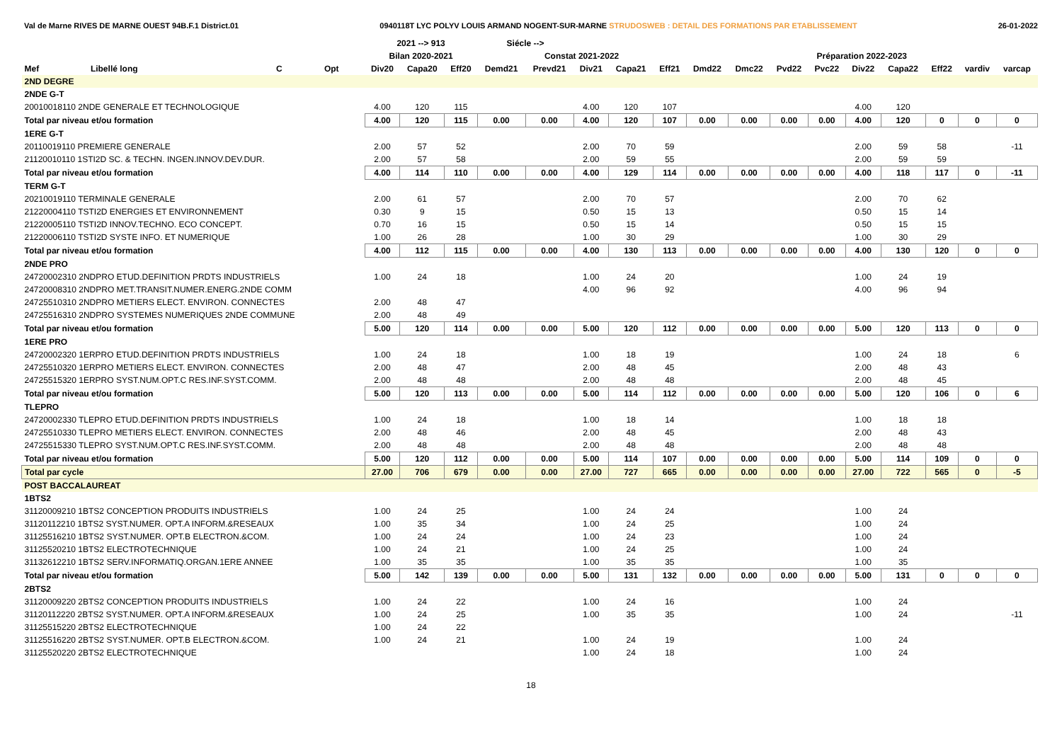Val de Marne RIVES DE MARNE OUEST 94B.F.1 District.01 0940118T LYC POLYV LOUIS ARMAND NOGENT-SUR-MARNE STRUDOSWEB : DETAIL DES FORMATIONS PAR ETABLISSEMENT 26-01-2022
| | | | | 2021 --> 913 | | | Siécle --> | | | | | | | | | | | | | |
| --- | --- | --- | --- | --- | --- | --- | --- | --- | --- | --- | --- | --- | --- | --- | --- | --- | --- | --- | --- | --- |
| | | | | Bilan 2020-2021 | | | Constat 2021-2022 | | | | | Préparation 2022-2023 | | | | | | | | |
| Mef | Libellé long | C | Opt | Div20 | Capa20 | Eff20 | Demd21 | Prevd21 | Div21 | Capa21 | Eff21 | Dmd22 | Dmc22 | Pvd22 | Pvc22 | Div22 | Capa22 | Eff22 | vardiv | varcap |
| 2ND DEGRE | | | | | | | | | | | | | | | | | | | | |
| 2NDE G-T | | | | | | | | | | | | | | | | | | | | |
| 20010018110 2NDE GENERALE ET TECHNOLOGIQUE | | | | 4.00 | 120 | 115 | | | 4.00 | 120 | 107 | | | | | 4.00 | 120 | | | |
| Total par niveau et/ou formation | | | | 4.00 | 120 | 115 | 0.00 | 0.00 | 4.00 | 120 | 107 | 0.00 | 0.00 | 0.00 | 0.00 | 4.00 | 120 | 0 | 0 | 0 |
| 1ERE G-T | | | | | | | | | | | | | | | | | | | | |
| 20110019110 PREMIERE GENERALE | | | | 2.00 | 57 | 52 | | | 2.00 | 70 | 59 | | | | | 2.00 | 59 | 58 | | -11 |
| 21120010110 1STI2D SC. & TECHN. INGEN.INNOV.DEV.DUR. | | | | 2.00 | 57 | 58 | | | 2.00 | 59 | 55 | | | | | 2.00 | 59 | 59 | | |
| Total par niveau et/ou formation | | | | 4.00 | 114 | 110 | 0.00 | 0.00 | 4.00 | 129 | 114 | 0.00 | 0.00 | 0.00 | 0.00 | 4.00 | 118 | 117 | 0 | -11 |
| TERM G-T | | | | | | | | | | | | | | | | | | | | |
| 20210019110 TERMINALE GENERALE | | | | 2.00 | 61 | 57 | | | 2.00 | 70 | 57 | | | | | 2.00 | 70 | 62 | | |
| 21220004110 TSTI2D ENERGIES ET ENVIRONNEMENT | | | | 0.30 | 9 | 15 | | | 0.50 | 15 | 13 | | | | | 0.50 | 15 | 14 | | |
| 21220005110 TSTI2D INNOV.TECHNO. ECO CONCEPT. | | | | 0.70 | 16 | 15 | | | 0.50 | 15 | 14 | | | | | 0.50 | 15 | 15 | | |
| 21220006110 TSTI2D SYSTE INFO. ET NUMERIQUE | | | | 1.00 | 26 | 28 | | | 1.00 | 30 | 29 | | | | | 1.00 | 30 | 29 | | |
| Total par niveau et/ou formation | | | | 4.00 | 112 | 115 | 0.00 | 0.00 | 4.00 | 130 | 113 | 0.00 | 0.00 | 0.00 | 0.00 | 4.00 | 130 | 120 | 0 | 0 |
| 2NDE PRO | | | | | | | | | | | | | | | | | | | | |
| 24720002310 2NDPRO ETUD.DEFINITION PRDTS INDUSTRIELS | | | | 1.00 | 24 | 18 | | | 1.00 | 24 | 20 | | | | | 1.00 | 24 | 19 | | |
| 24720008310 2NDPRO MET.TRANSIT.NUMER.ENERG.2NDE COMM | | | | | | | | | 4.00 | 96 | 92 | | | | | 4.00 | 96 | 94 | | |
| 24725510310 2NDPRO METIERS ELECT. ENVIRON. CONNECTES | | | | 2.00 | 48 | 47 | | | | | | | | | | | | | | |
| 24725516310 2NDPRO SYSTEMES NUMERIQUES 2NDE COMMUNE | | | | 2.00 | 48 | 49 | | | | | | | | | | | | | | |
| Total par niveau et/ou formation | | | | 5.00 | 120 | 114 | 0.00 | 0.00 | 5.00 | 120 | 112 | 0.00 | 0.00 | 0.00 | 0.00 | 5.00 | 120 | 113 | 0 | 0 |
| 1ERE PRO | | | | | | | | | | | | | | | | | | | | |
| 24720002320 1ERPRO ETUD.DEFINITION PRDTS INDUSTRIELS | | | | 1.00 | 24 | 18 | | | 1.00 | 18 | 19 | | | | | 1.00 | 24 | 18 | | 6 |
| 24725510320 1ERPRO METIERS ELECT. ENVIRON. CONNECTES | | | | 2.00 | 48 | 47 | | | 2.00 | 48 | 45 | | | | | 2.00 | 48 | 43 | | |
| 24725515320 1ERPRO SYST.NUM.OPT.C RES.INF.SYST.COMM. | | | | 2.00 | 48 | 48 | | | 2.00 | 48 | 48 | | | | | 2.00 | 48 | 45 | | |
| Total par niveau et/ou formation | | | | 5.00 | 120 | 113 | 0.00 | 0.00 | 5.00 | 114 | 112 | 0.00 | 0.00 | 0.00 | 0.00 | 5.00 | 120 | 106 | 0 | 6 |
| TLEPRO | | | | | | | | | | | | | | | | | | | | |
| 24720002330 TLEPRO ETUD.DEFINITION PRDTS INDUSTRIELS | | | | 1.00 | 24 | 18 | | | 1.00 | 18 | 14 | | | | | 1.00 | 18 | 18 | | |
| 24725510330 TLEPRO METIERS ELECT. ENVIRON. CONNECTES | | | | 2.00 | 48 | 46 | | | 2.00 | 48 | 45 | | | | | 2.00 | 48 | 43 | | |
| 24725515330 TLEPRO SYST.NUM.OPT.C RES.INF.SYST.COMM. | | | | 2.00 | 48 | 48 | | | 2.00 | 48 | 48 | | | | | 2.00 | 48 | 48 | | |
| Total par niveau et/ou formation | | | | 5.00 | 120 | 112 | 0.00 | 0.00 | 5.00 | 114 | 107 | 0.00 | 0.00 | 0.00 | 0.00 | 5.00 | 114 | 109 | 0 | 0 |
| Total par cycle | | | | 27.00 | 706 | 679 | 0.00 | 0.00 | 27.00 | 727 | 665 | 0.00 | 0.00 | 0.00 | 0.00 | 27.00 | 722 | 565 | 0 | -5 |
| POST BACCALAUREAT | | | | | | | | | | | | | | | | | | | | |
| 1BTS2 | | | | | | | | | | | | | | | | | | | | |
| 31120009210 1BTS2 CONCEPTION PRODUITS INDUSTRIELS | | | | 1.00 | 24 | 25 | | | 1.00 | 24 | 24 | | | | | 1.00 | 24 | | | |
| 31120112210 1BTS2 SYST.NUMER. OPT.A INFORM.&RESEAUX | | | | 1.00 | 35 | 34 | | | 1.00 | 24 | 25 | | | | | 1.00 | 24 | | | |
| 31125516210 1BTS2 SYST.NUMER. OPT.B ELECTRON.&COM. | | | | 1.00 | 24 | 24 | | | 1.00 | 24 | 23 | | | | | 1.00 | 24 | | | |
| 31125520210 1BTS2 ELECTROTECHNIQUE | | | | 1.00 | 24 | 21 | | | 1.00 | 24 | 25 | | | | | 1.00 | 24 | | | |
| 31132612210 1BTS2 SERV.INFORMATIQ.ORGAN.1ERE ANNEE | | | | 1.00 | 35 | 35 | | | 1.00 | 35 | 35 | | | | | 1.00 | 35 | | | |
| Total par niveau et/ou formation | | | | 5.00 | 142 | 139 | 0.00 | 0.00 | 5.00 | 131 | 132 | 0.00 | 0.00 | 0.00 | 0.00 | 5.00 | 131 | 0 | 0 | 0 |
| 2BTS2 | | | | | | | | | | | | | | | | | | | | |
| 31120009220 2BTS2 CONCEPTION PRODUITS INDUSTRIELS | | | | 1.00 | 24 | 22 | | | 1.00 | 24 | 16 | | | | | 1.00 | 24 | | | |
| 31120112220 2BTS2 SYST.NUMER. OPT.A INFORM.&RESEAUX | | | | 1.00 | 24 | 25 | | | 1.00 | 35 | 35 | | | | | 1.00 | 24 | | | -11 |
| 31125515220 2BTS2 ELECTROTECHNIQUE | | | | 1.00 | 24 | 22 | | | | | | | | | | | | | | |
| 31125516220 2BTS2 SYST.NUMER. OPT.B ELECTRON.&COM. | | | | 1.00 | 24 | 21 | | | 1.00 | 24 | 19 | | | | | 1.00 | 24 | | | |
| 31125520220 2BTS2 ELECTROTECHNIQUE | | | | | | | | | 1.00 | 24 | 18 | | | | | 1.00 | 24 | | | |
18